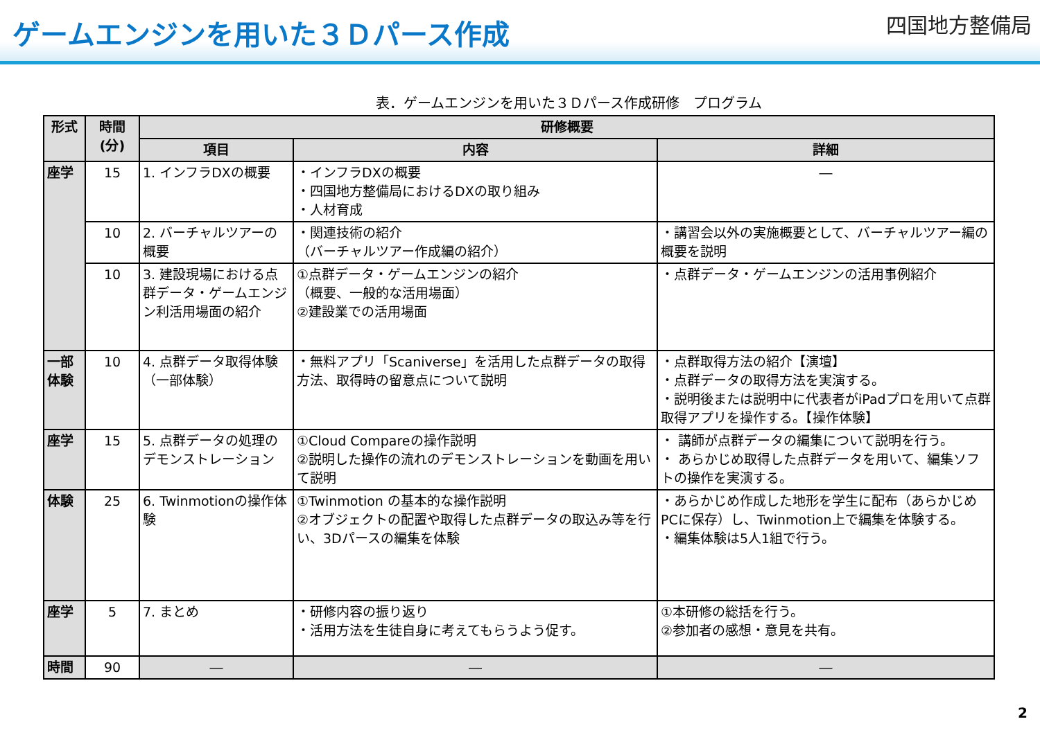ゲームエンジンを用いた３Ｄパース作成
四国地方整備局
表．ゲームエンジンを用いた３Ｄパース作成研修　プログラム
| 形式 | 時間 (分) | 研修概要 | | |
| --- | --- | --- | --- | --- |
| | | 項目 | 内容 | 詳細 |
| 座学 | 15 | 1. インフラDXの概要 | ・インフラDXの概要 ・四国地方整備局におけるDXの取り組み ・人材育成 | ― |
| | 10 | 2. バーチャルツアーの概要 | ・関連技術の紹介 （バーチャルツアー作成編の紹介） | ・講習会以外の実施概要として、バーチャルツアー編の概要を説明 |
| | 10 | 3. 建設現場における点群データ・ゲームエンジン利活用場面の紹介 | ①点群データ・ゲームエンジンの紹介 （概要、一般的な活用場面） ②建設業での活用場面 | ・点群データ・ゲームエンジンの活用事例紹介 |
| 一部 体験 | 10 | 4. 点群データ取得体験（一部体験） | ・無料アプリ「Scaniverse」を活用した点群データの取得方法、取得時の留意点について説明 | ・点群取得方法の紹介【演壇】 ・点群データの取得方法を実演する。 ・説明後または説明中に代表者がiPadプロを用いて点群取得アプリを操作する。【操作体験】 |
| 座学 | 15 | 5. 点群データの処理のデモンストレーション | ①Cloud Compareの操作説明 ②説明した操作の流れのデモンストレーションを動画を用いて説明 | ・ 講師が点群データの編集について説明を行う。 ・ あらかじめ取得した点群データを用いて、編集ソフトの操作を実演する。 |
| 体験 | 25 | 6. Twinmotionの操作体験 | ①Twinmotion の基本的な操作説明 ②オブジェクトの配置や取得した点群データの取込み等を行い、3Dパースの編集を体験 | ・あらかじめ作成した地形を学生に配布（あらかじめPCに保存）し、Twinmotion上で編集を体験する。 ・編集体験は5人1組で行う。 |
| 座学 | 5 | 7. まとめ | ・研修内容の振り返り ・活用方法を生徒自身に考えてもらうよう促す。 | ①本研修の総括を行う。 ②参加者の感想・意見を共有。 |
| 時間 | 90 | ― | ― | ― |
2